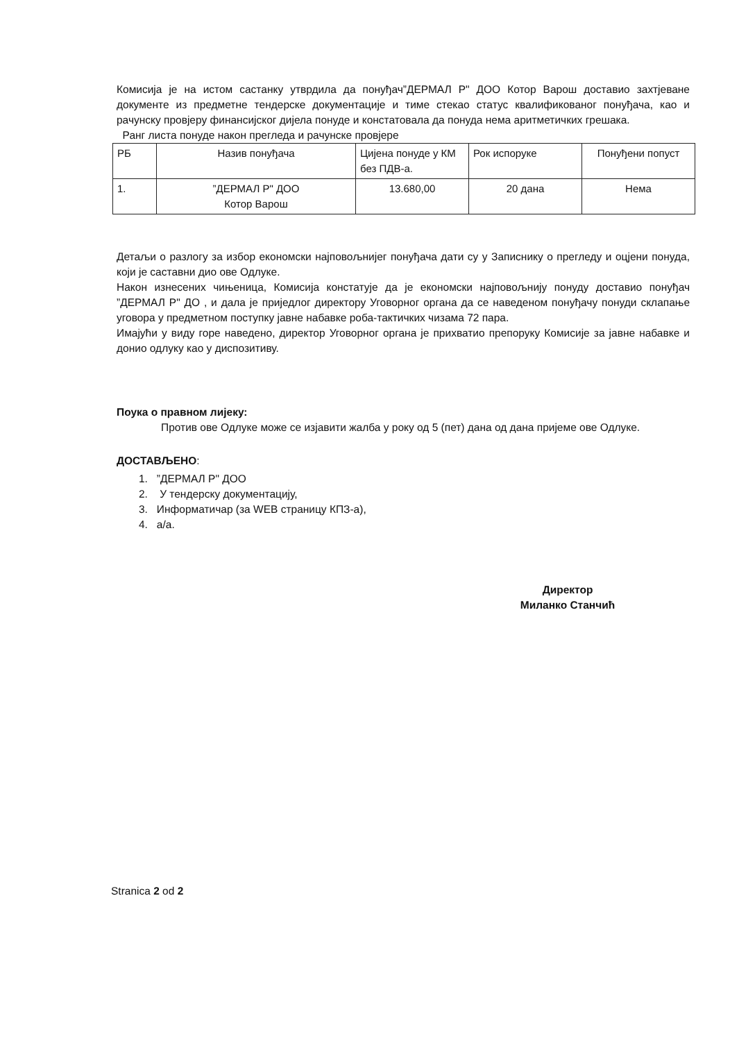Комисија је на истом састанку утврдила да понуђач”ДЕРМАЛ Р" ДОО Котор Варош доставио захтјеване документе из предметне тендерске документације и тиме стекао статус квалификованог понуђача, као и рачунску провјеру финансијског дијела понуде и констатовала да понуда нема аритметичких грешака.
Ранг листа понуде након прегледа и рачунске провјере
| РБ | Назив понуђача | Цијена понуде у КМ без ПДВ-а. | Рок испоруке | Понуђени попуст |
| 1. | ”ДЕРМАЛ Р" ДОО Котор Варош | 13.680,00 | 20 дана | Нема |
Детаљи о разлогу за избор економски најповољнијег понуђача дати су у Записнику о прегледу и оцјени понуда, који је саставни дио ове Одлуке.
Након изнесених чињеница, Комисија констатује да је економски најповољнију понуду доставио понуђач ”ДЕРМАЛ Р" ДО , и дала је приједлог директору Уговорног органа да се наведеном понуђачу понуди склапање уговора у предметном поступку јавне набавке роба-тактичких чизама 72 пара.
Имајући у виду горе наведено, директор Уговорног органа је прихватио препоруку Комисије за јавне набавке и донио одлуку као у диспозитиву.
Поука о правном лијеку:
Против ове Одлуке може се изјавити жалба у року од 5 (пет) дана од дана пријеме ове Одлуке.
ДОСТАВЉЕНО:
1. ”ДЕРМАЛ Р" ДОО
2. У тендерску документацију,
3. Информатичар (за WEB страницу КПЗ-а),
4. а/а.
Директор
Миланко Станчић
Stranica 2 od 2